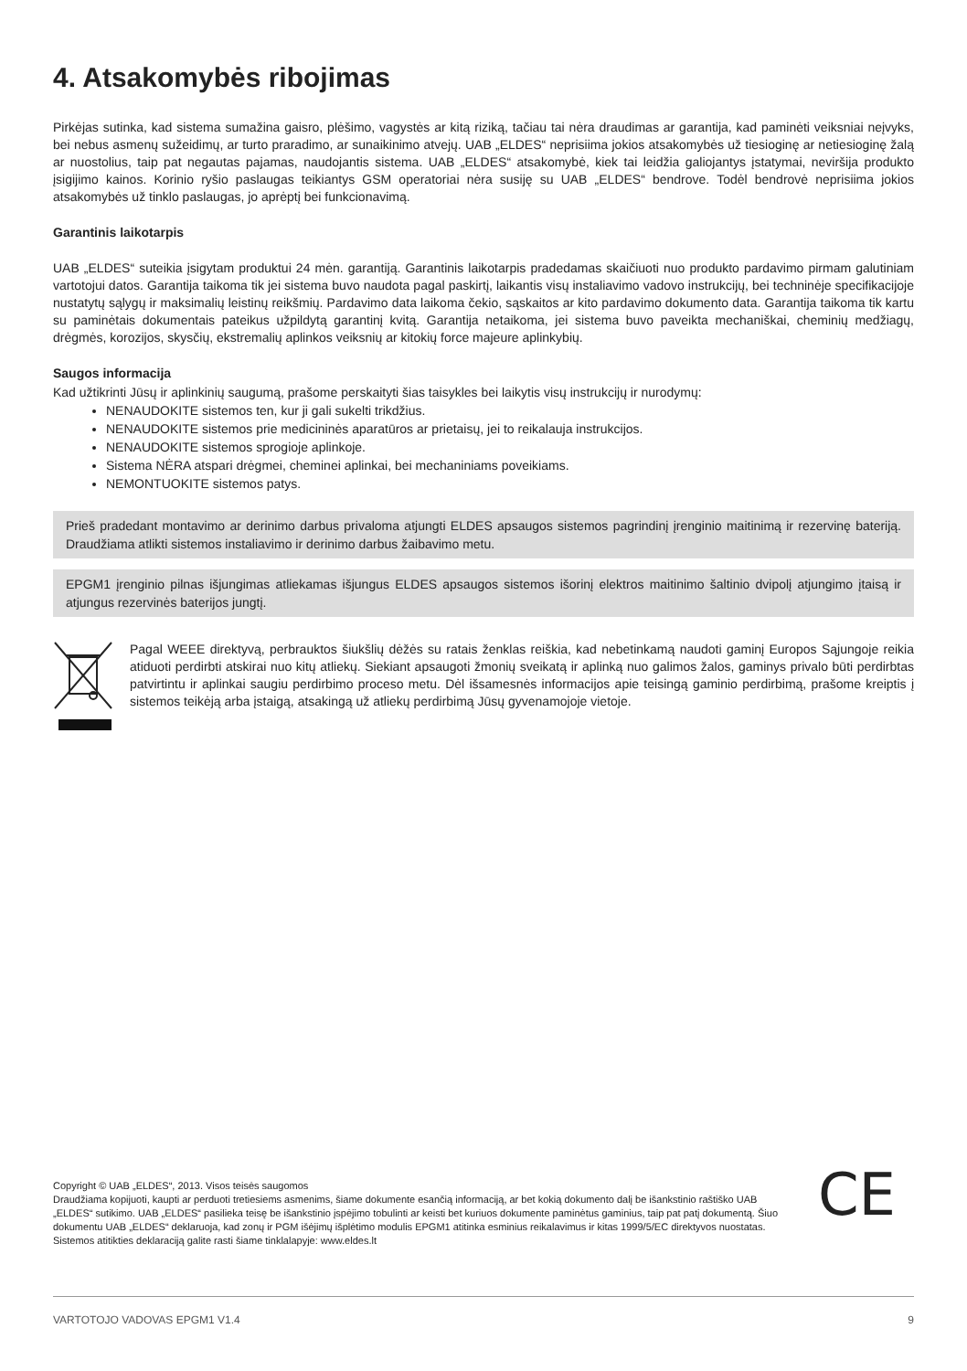4. Atsakomybės ribojimas
Pirkėjas sutinka, kad sistema sumažina gaisro, plėšimo, vagystės ar kitą riziką, tačiau tai nėra draudimas ar garantija, kad paminėti veiksniai neįvyks, bei nebus asmenų sužeidimų, ar turto praradimo, ar sunaikinimo atvejų. UAB „ELDES“ neprisiima jokios atsakomybės už tiesioginę ar netiesioginę žalą ar nuostolius, taip pat negautas pajamas, naudojantis sistema. UAB „ELDES“ atsakomybė, kiek tai leidžia galiojantys įstatymai, neviršija produkto įsigijimo kainos. Korinio ryšio paslaugas teikiantys GSM operatoriai nėra susiję su UAB „ELDES“ bendrove. Todėl bendrovė neprisiima jokios atsakomybės už tinklo paslaugas, jo aprėptį bei funkcionavimą.
Garantinis laikotarpis
UAB „ELDES“ suteikia įsigytam produktui 24 mėn. garantiją. Garantinis laikotarpis pradedamas skaičiuoti nuo produkto pardavimo pirmam galutiniam vartotojui datos. Garantija taikoma tik jei sistema buvo naudota pagal paskirtį, laikantis visų instaliavimo vadovo instrukcijų, bei techninėje specifikacijoje nustatytų sąlygų ir maksimalių leistinų reikšmių. Pardavimo data laikoma čekio, sąskaitos ar kito pardavimo dokumento data. Garantija taikoma tik kartu su paminėtais dokumentais pateikus užpildytą garantinį kvitą. Garantija netaikoma, jei sistema buvo paveikta mechaniškai, cheminių medžiagų, drėgmės, korozijos, skysčių, ekstremalių aplinkos veiksnių ar kitokių force majeure aplinkybių.
Saugos informacija
Kad užtikrinti Jūsų ir aplinkinių saugumą, prašome perskaityti šias taisykles bei laikytis visų instrukcijų ir nurodymų:
NENAUDOKITE sistemos ten, kur ji gali sukelti trikdžius.
NENAUDOKITE sistemos prie medicininės aparatūros ar prietaisų, jei to reikalauja instrukcijos.
NENAUDOKITE sistemos sprogioje aplinkoje.
Sistema NĖRA atspari drėgmei, cheminei aplinkai, bei mechaniniams poveikiams.
NEMONTUOKITE sistemos patys.
Prieš pradedant montavimo ar derinimo darbus privaloma atjungti ELDES apsaugos sistemos pagrindinį įrenginio maitinimą ir rezervinę bateriją. Draudžiama atlikti sistemos instaliavimo ir derinimo darbus žaibavimo metu.
EPGM1 įrenginio pilnas išjungimas atliekamas išjungus ELDES apsaugos sistemos išorinį elektros maitinimo šaltinio dvipolį atjungimo įtaisą ir atjungus rezervinės baterijos jungtį.
Pagal WEEE direktyvą, perbrauktos šiukšlių dėžės su ratais ženklas reiškia, kad nebetinkamą naudoti gaminį Europos Sąjungoje reikia atiduoti perdirbti atskirai nuo kitų atliekų. Siekiant apsaugoti žmonių sveikatą ir aplinką nuo galimos žalos, gaminys privalo būti perdirbtas patvirtintu ir aplinkai saugiu perdirbimo proceso metu. Dėl išsamesnės informacijos apie teisingą gaminio perdirbimą, prašome kreiptis į sistemos teikėją arba įstaigą, atsakingą už atliekų perdirbimą Jūsų gyvenamojoje vietoje.
Copyright © UAB „ELDES“, 2013. Visos teisės saugomos
Draudžiama kopijuoti, kaupti ar perduoti tretiesiems asmenims, šiame dokumente esančią informaciją, ar bet kokią dokumento dalį be išankstinio raštiško UAB „ELDES“ sutikimo. UAB „ELDES“ pasilieka teisę be išankstinio įspėjimo tobulinti ar keisti bet kuriuos dokumente paminėtus gaminius, taip pat patį dokumentą. Šiuo dokumentu UAB „ELDES“ deklaruoja, kad zonų ir PGM išėjimų išplėtimo modulis EPGM1 atitinka esminius reikalavimus ir kitas 1999/5/EC direktyvos nuostatas. Sistemos atitikties deklaraciją galite rasti šiame tinklalapyje: www.eldes.lt
CE
VARTOTOJO VADOVAS EPGM1 V1.4 9